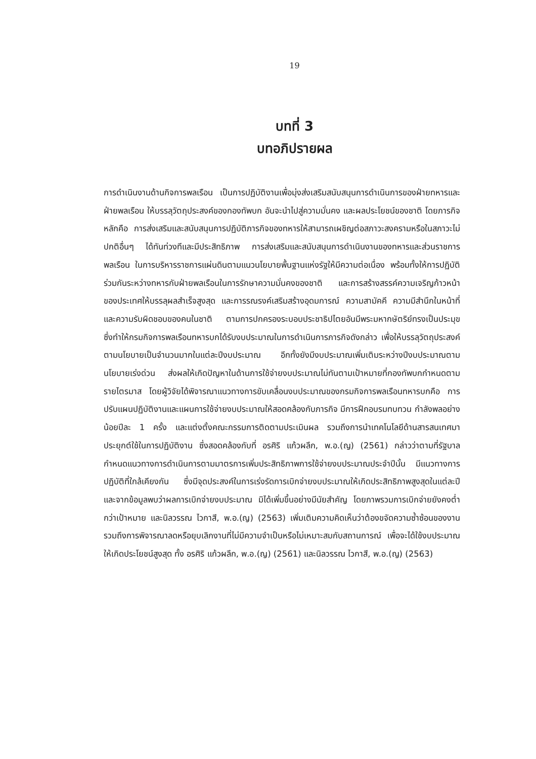19
บทที่ 3
บทอภิปรายผล
การดำเนินงานด้านกิจการพลเรือน เป็นการปฏิบัติงานเพื่อมุ่งส่งเสริมสนับสนุนการดำเนินการของฝ่ายทหารและฝ่ายพลเรือน ให้บรรลุวัตถุประสงค์ของกองทัพบก อันจะนำไปสู่ความมั่นคง และผลประโยชน์ของชาติ โดยภารกิจหลักคือ การส่งเสริมและสนับสนุนการปฏิบัติภารกิจของทหารให้สามารถเผชิญต่อสภาวะสงครามหรือในสภาวะไม่ปกติอื่นๆ ได้ทันท่วงทีและมีประสิทธิภาพ การส่งเสริมและสนับสนุนการดำเนินงานของทหารและส่วนราชการพลเรือน ในการบริหารราชการแผ่นดินตามแนวนโยบายพื้นฐานแห่งรัฐให้มีความต่อเนื่อง พร้อมทั้งให้การปฏิบัติร่วมกันระหว่างทหารกับฝ่ายพลเรือนในการรักษาความมั่นคงของชาติ และการสร้างสรรค์ความเจริญก้าวหน้าของประเทศให้บรรลุผลสำเร็จสูงสุด และการรณรงค์เสริมสร้างอุดมการณ์ ความสามัคคี ความมีสำนึกในหน้าที่ และความรับผิดชอบของคนในชาติ ตามการปกครองระบอบประชาธิปไตยอันมีพระมหากษัตริย์ทรงเป็นประมุข ซึ่งทำให้กรมกิจการพลเรือนทหารบกได้รับงบประมาณในการดำเนินการภารกิจดังกล่าว เพื่อให้บรรลุวัตถุประสงค์ตามนโยบายเป็นจำนวนมากในแต่ละปีงบประมาณ อีกทั้งยังมีงบประมาณเพิ่มเติมระหว่างปีงบประมาณตามนโยบายเร่งด่วน ส่งผลให้เกิดปัญหาในด้านการใช้จ่ายงบประมาณไม่ทันตามเป้าหมายที่กองทัพบกกำหนดตามรายไตรมาส โดยผู้วิจัยได้พิจารณาแนวทางการขับเคลื่อนงบประมาณของกรมกิจการพลเรือนทหารบกคือ การปรับแผนปฏิบัติงานและแผนการใช้จ่ายงบประมาณให้สอดคล้องกับภารกิจ มีการฝึกอบรมทบทวน กำลังพลอย่างน้อยปีละ 1 ครั้ง และแต่งตั้งคณะกรรมการติดตามประเมินผล รวมถึงการนำเทคโนโลยีด้านสารสนเทศมาประยุกต์ใช้ในการปฏิบัติงาน ซึ่งสอดคล้องกับที่ อรศิริ แก้วผลึก, พ.อ.(ญ) (2561) กล่าวว่าตามที่รัฐบาลกำหนดแนวทางการดำเนินการตามมาตรการเพิ่มประสิทธิภาพการใช้จ่ายงบประมาณประจำปีนั้น มีแนวทางการปฏิบัติที่ใกล้เคียงกัน ซึ่งมีจุดประสงค์ในการเร่งรัดการเบิกจ่ายงบประมาณให้เกิดประสิทธิภาพสูงสุดในแต่ละปีและจากข้อมูลพบว่าผลการเบิกจ่ายงบประมาณ มิได้เพิ่มขึ้นอย่างมีนัยสำคัญ โดยภาพรวมการเบิกจ่ายยังคงต่ำกว่าเป้าหมาย และนิลวรรณ ไวกาสี, พ.อ.(ญ) (2563) เพิ่มเติมความคิดเห็นว่าต้องขจัดความซ้ำซ้อนของงาน รวมถึงการพิจารณาลดหรือยุบเลิกงานที่ไม่มีความจำเป็นหรือไม่เหมาะสมกับสถานการณ์ เพื่อจะได้ใช้งบประมาณให้เกิดประโยชน์สูงสุด ทั้ง อรศิริ แก้วผลึก, พ.อ.(ญ) (2561) และนิลวรรณ ไวกาสี, พ.อ.(ญ) (2563)